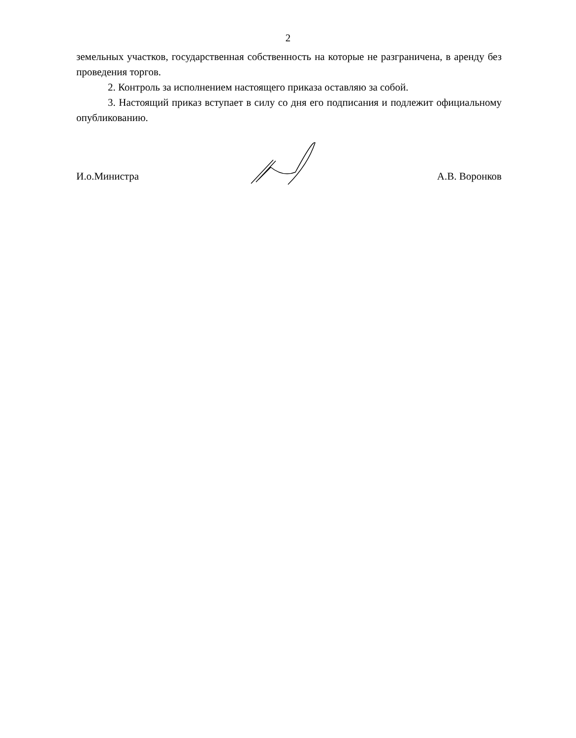2
земельных участков, государственная собственность на которые не разграничена, в аренду без проведения торгов.
2. Контроль за исполнением настоящего приказа оставляю за собой.
3. Настоящий приказ вступает в силу со дня его подписания и подлежит официальному опубликованию.
И.о.Министра А.В. Воронков